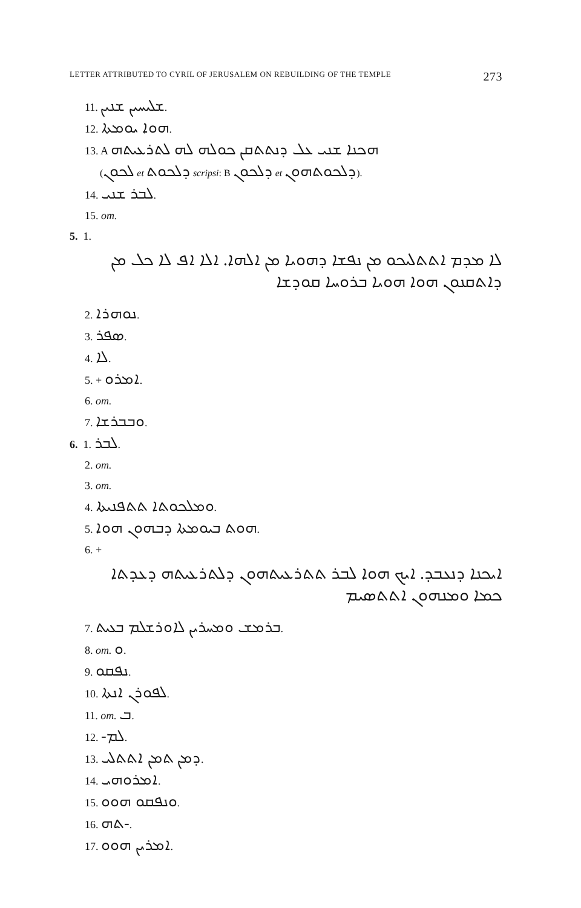LETTER ATTRIBUTED TO CYRIL OF JERUSALEM ON REBUILDING OF THE TEMPLE 273
11. ܫܠܝܚܝܢ ܫܢܝܢ.
12. ܗܘܐ ܝܘܡܬܐ.
13. A ܗܟܢܐ ܫܢܝ ܥܠ ܕܢܬܬܩܢ ܟܘܠܗ ܠܗ ܠܬܪܥܝܬܗ
(ܠܟܘܢ et ܕܠܟܘܬ scripsi: B ܕܠܟܘܢ et ܕܠܟܘܬܗܘܢ).
14. ܠܒܪ ܫܢܝ.
15. om.
5. 1.
ܠܐ ܡܕܡ ܐܬܬܠܝܟܘ ܡܢ ܢܦܫܐ ܕܗܘܝܐ ܡܢ ܐܠܗܐ. ܐܠܐ ܐܦ ܠܐ ܟܠ ܡܢ ܕܐܬܩܢܘܢ ܗܘܐ ܗܘܝܐ ܒܪܘܚܐ ܩܘܕܫܐ
2. ܢܘܗܪܐ.
3. ܣܦܪ.
4. ܠܐ.
5. + ܐܡܪܘ.
6. om.
7. ܘܒܒܪܫܐ.
6. 1. ܠܒܪ.
2. om.
3. om.
4. ܘܡܠܟܘܬܐ ܬܬܦܢܝܬܐ.
5. ܗܘܬ ܒܝܘܡܬܐ ܕܒܗܘܢ ܗܘܐ.
6. +
ܐܝܟܢܐ ܕܢܥܒܕ. ܐܝܟ ܗܘܐ ܠܒܪ ܬܬܪܥܝܬܗܘܢ ܕܠܬܪܥܝܬܗ ܕܥܕܬܐ ܟܡܐ ܘܡܢܗܘܢ ܐܬܬܣܝܡ
7. ܒܪܡܫ ܘܡܚܪܝܢ ܠܐܘܪܫܠܡ ܒܥܝܬ.
8. om. ܘ.
9. ܢܦܩܘ.
10. ܠܦܘܪܢ ܐܢܬܐ.
11. om. ܒ.
12. ܠܡ-.
13. ܕܡܢ ܬܡܢ ܐܬܬܠܝ.
14. ܐܡܪܘܗܝ.
15. ܘܢܦܩܘ ܗܘܘ.
16. -ܬܗ.
17. ܐܡܪܝܢ ܗܘܘ.